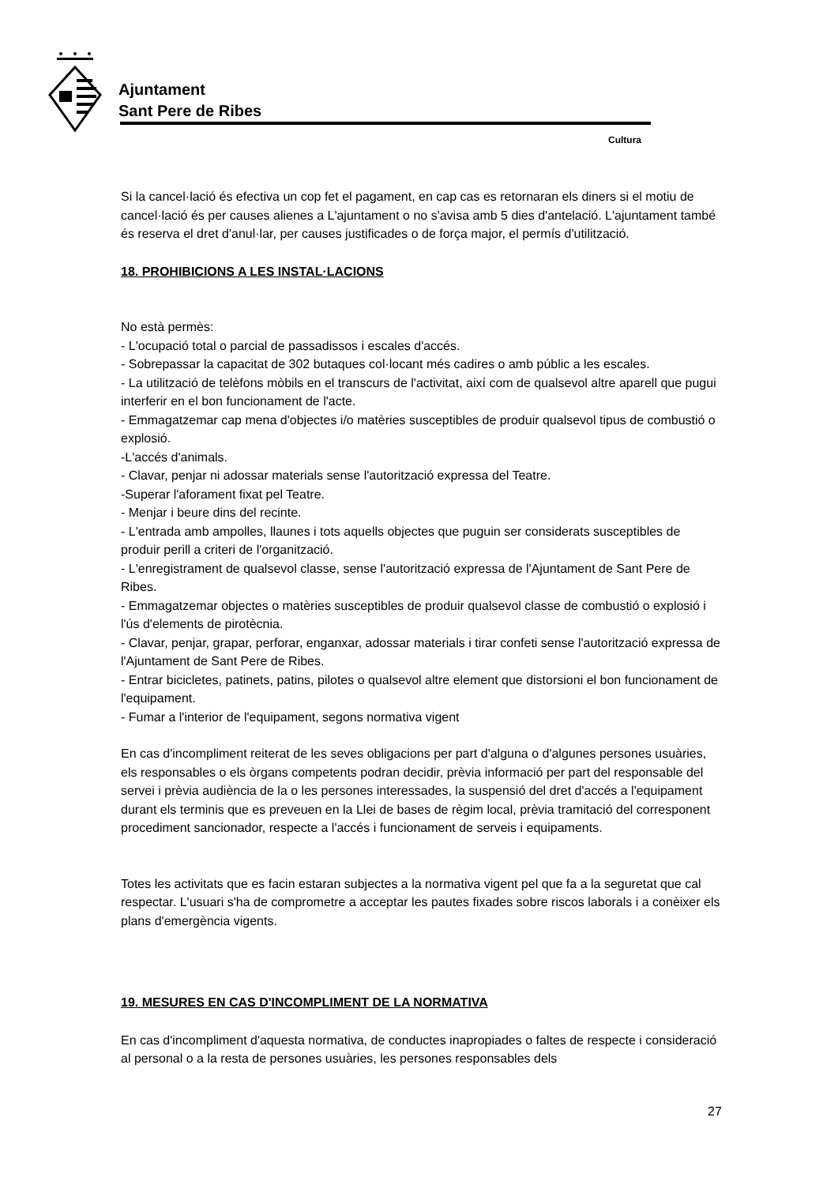Ajuntament
Sant Pere de Ribes
Cultura
Si la cancel·lació és efectiva un cop fet el pagament, en cap cas es retornaran els diners si el motiu de cancel·lació és per causes alienes a L'ajuntament o no s'avisa amb 5 dies d'antelació. L'ajuntament també és reserva el dret d'anul·lar, per causes justificades o de força major, el permís d'utilització.
18. PROHIBICIONS A LES INSTAL·LACIONS
No està permès:
- L'ocupació total o parcial de passadissos i escales d'accés.
- Sobrepassar la capacitat de 302 butaques col·locant més cadires o amb públic a les escales.
- La utilització de telèfons mòbils en el transcurs de l'activitat, així com de qualsevol altre aparell que pugui interferir en el bon funcionament de l'acte.
- Emmagatzemar cap mena d'objectes i/o matèries susceptibles de produir qualsevol tipus de combustió o explosió.
-L'accés d'animals.
- Clavar, penjar ni adossar materials sense l'autorització expressa del Teatre.
-Superar l'aforament fixat pel Teatre.
- Menjar i beure dins del recinte.
- L'entrada amb ampolles, llaunes i tots aquells objectes que puguin ser considerats susceptibles de produir perill a criteri de l'organització.
- L'enregistrament de qualsevol classe, sense l'autorització expressa de l'Ajuntament de Sant Pere de Ribes.
- Emmagatzemar objectes o matèries susceptibles de produir qualsevol classe de combustió o explosió i l'ús d'elements de pirotècnia.
- Clavar, penjar, grapar, perforar, enganxar, adossar materials i tirar confeti sense l'autorització expressa de l'Ajuntament de Sant Pere de Ribes.
- Entrar bicicletes, patinets, patins, pilotes o qualsevol altre element que distorsioni el bon funcionament de l'equipament.
- Fumar a l'interior de l'equipament, segons normativa vigent
En cas d'incompliment reiterat de les seves obligacions per part d'alguna o d'algunes persones usuàries, els responsables o els òrgans competents podran decidir, prèvia informació per part del responsable del servei i prèvia audiència de la o les persones interessades, la suspensió del dret d'accés a l'equipament durant els terminis que es preveuen en la Llei de bases de règim local, prèvia tramitació del corresponent procediment sancionador, respecte a l'accés i funcionament de serveis i equipaments.
Totes les activitats que es facin estaran subjectes a la normativa vigent pel que fa a la seguretat que cal respectar. L'usuari s'ha de comprometre a acceptar les pautes fixades sobre riscos laborals i a conèixer els plans d'emergència vigents.
19. MESURES EN CAS D'INCOMPLIMENT DE LA NORMATIVA
En cas d'incompliment d'aquesta normativa, de conductes inapropiades o faltes de respecte i consideració al personal o a la resta de persones usuàries, les persones responsables dels
27